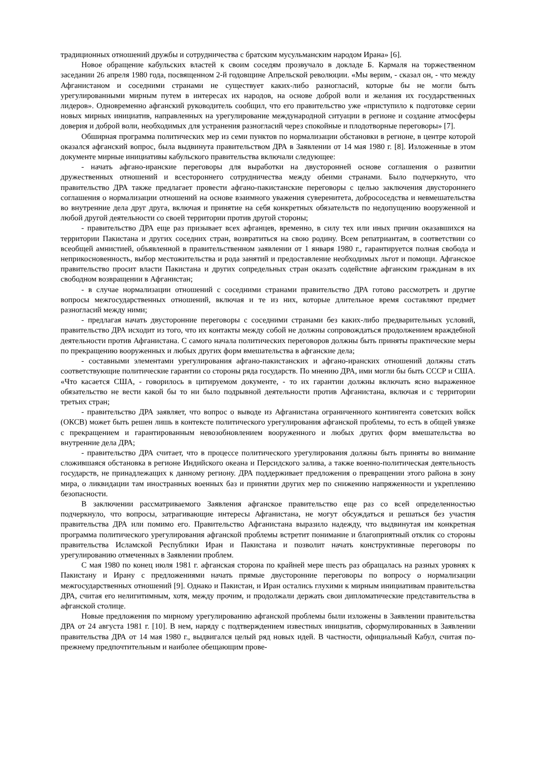традиционных отношений дружбы и сотрудничества с братским мусульманским народом Ирана» [6].
Новое обращение кабульских властей к своим соседям прозвучало в докладе Б. Кармаля на торжественном заседании 26 апреля 1980 года, посвященном 2-й годовщине Апрельской революции. «Мы верим, - сказал он, - что между Афганистаном и соседними странами не существует каких-либо разногласий, которые бы не могли быть урегулированными мирным путем в интересах их народов, на основе доброй воли и желания их государственных лидеров». Одновременно афганский руководитель сообщил, что его правительство уже «приступило к подготовке серии новых мирных инициатив, направленных на урегулирование международной ситуации в регионе и создание атмосферы доверия и доброй воли, необходимых для устранения разногласий через спокойные и плодотворные переговоры» [7].
Обширная программа политических мер из семи пунктов по нормализации обстановки в регионе, в центре которой оказался афганский вопрос, была выдвинута правительством ДРА в Заявлении от 14 мая 1980 г. [8]. Изложенные в этом документе мирные инициативы кабульского правительства включали следующее:
- начать афгано-иранские переговоры для выработки на двусторонней основе соглашения о развитии дружественных отношений и всестороннего сотрудничества между обеими странами. Было подчеркнуто, что правительство ДРА также предлагает провести афгано-пакистанские переговоры с целью заключения двустороннего соглашения о нормализации отношений на основе взаимного уважения суверенитета, добрососедства и невмешательства во внутренние дела друг друга, включая и принятие на себя конкретных обязательств по недопущению вооруженной и любой другой деятельности со своей территории против другой стороны;
- правительство ДРА еще раз призывает всех афганцев, временно, в силу тех или иных причин оказавшихся на территории Пакистана и других соседних стран, возвратиться на свою родину. Всем репатриантам, в соответствии со всеобщей амнистией, объявленной в правительственном заявлении от 1 января 1980 г., гарантируется полная свобода и неприкосновенность, выбор местожительства и рода занятий и предоставление необходимых льгот и помощи. Афганское правительство просит власти Пакистана и других сопредельных стран оказать содействие афганским гражданам в их свободном возвращении в Афганистан;
- в случае нормализации отношений с соседними странами правительство ДРА готово рассмотреть и другие вопросы межгосударственных отношений, включая и те из них, которые длительное время составляют предмет разногласий между ними;
- предлагая начать двусторонние переговоры с соседними странами без каких-либо предварительных условий, правительство ДРА исходит из того, что их контакты между собой не должны сопровождаться продолжением враждебной деятельности против Афганистана. С самого начала политических переговоров должны быть приняты практические меры по прекращению вооруженных и любых других форм вмешательства в афганские дела;
- составными элементами урегулирования афгано-пакистанских и афгано-иранских отношений должны стать соответствующие политические гарантии со стороны ряда государств. По мнению ДРА, ими могли бы быть СССР и США. «Что касается США, - говорилось в цитируемом документе, - то их гарантии должны включать ясно выраженное обязательство не вести какой бы то ни было подрывной деятельности против Афганистана, включая и с территории третьих стран;
- правительство ДРА заявляет, что вопрос о выводе из Афганистана ограниченного контингента советских войск (ОКСВ) может быть решен лишь в контексте политического урегулирования афганской проблемы, то есть в общей увязке с прекращением и гарантированным невозобновлением вооруженного и любых других форм вмешательства во внутренние дела ДРА;
- правительство ДРА считает, что в процессе политического урегулирования должны быть приняты во внимание сложившаяся обстановка в регионе Индийского океана и Персидского залива, а также военно-политическая деятельность государств, не принадлежащих к данному региону. ДРА поддерживает предложения о превращении этого района в зону мира, о ликвидации там иностранных военных баз и принятии других мер по снижению напряженности и укреплению безопасности.
В заключении рассматриваемого Заявления афганское правительство еще раз со всей определенностью подчеркнуло, что вопросы, затрагивающие интересы Афганистана, не могут обсуждаться и решаться без участия правительства ДРА или помимо его. Правительство Афганистана выразило надежду, что выдвинутая им конкретная программа политического урегулирования афганской проблемы встретит понимание и благоприятный отклик со стороны правительства Исламской Республики Иран и Пакистана и позволит начать конструктивные переговоры по урегулированию отмеченных в Заявлении проблем.
С мая 1980 по конец июля 1981 г. афганская сторона по крайней мере шесть раз обращалась на разных уровнях к Пакистану и Ирану с предложениями начать прямые двусторонние переговоры по вопросу о нормализации межгосударственных отношений [9]. Однако и Пакистан, и Иран остались глухими к мирным инициативам правительства ДРА, считая его нелигитимным, хотя, между прочим, и продолжали держать свои дипломатические представительства в афганской столице.
Новые предложения по мирному урегулированию афганской проблемы были изложены в Заявлении правительства ДРА от 24 августа 1981 г. [10]. В нем, наряду с подтверждением известных инициатив, сформулированных в Заявлении правительства ДРА от 14 мая 1980 г., выдвигался целый ряд новых идей. В частности, официальный Кабул, считая по-прежнему предпочтительным и наиболее обещающим прове-